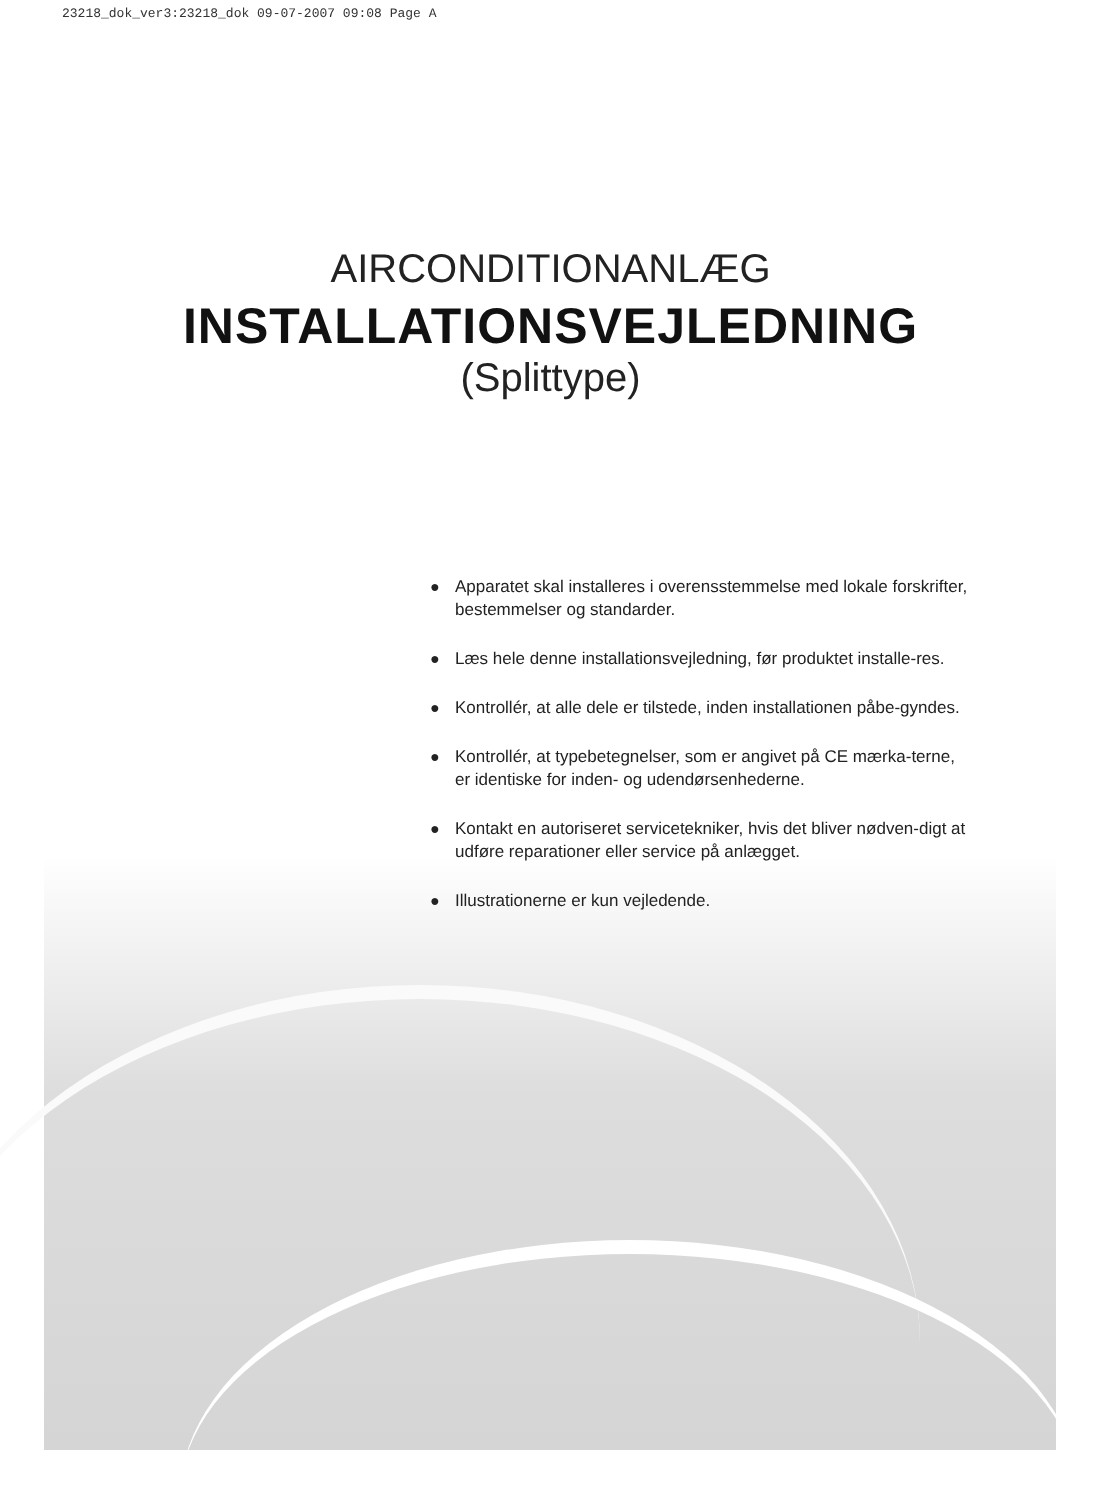23218_dok_ver3:23218_dok 09-07-2007 09:08 Page A
AIRCONDITIONANLÆG
INSTALLATIONSVEJLEDNING
(Splittype)
● Apparatet skal installeres i overensstemmelse med lokale forskrifter, bestemmelser og standarder.
● Læs hele denne installationsvejledning, før produktet installe-res.
● Kontrollér, at alle dele er tilstede, inden installationen påbe-gyndes.
● Kontrollér, at typebetegnelser, som er angivet på CE mærka-terne, er identiske for inden- og udendørsenhederne.
● Kontakt en autoriseret servicetekniker, hvis det bliver nødven-digt at udføre reparationer eller service på anlægget.
● Illustrationerne er kun vejledende.